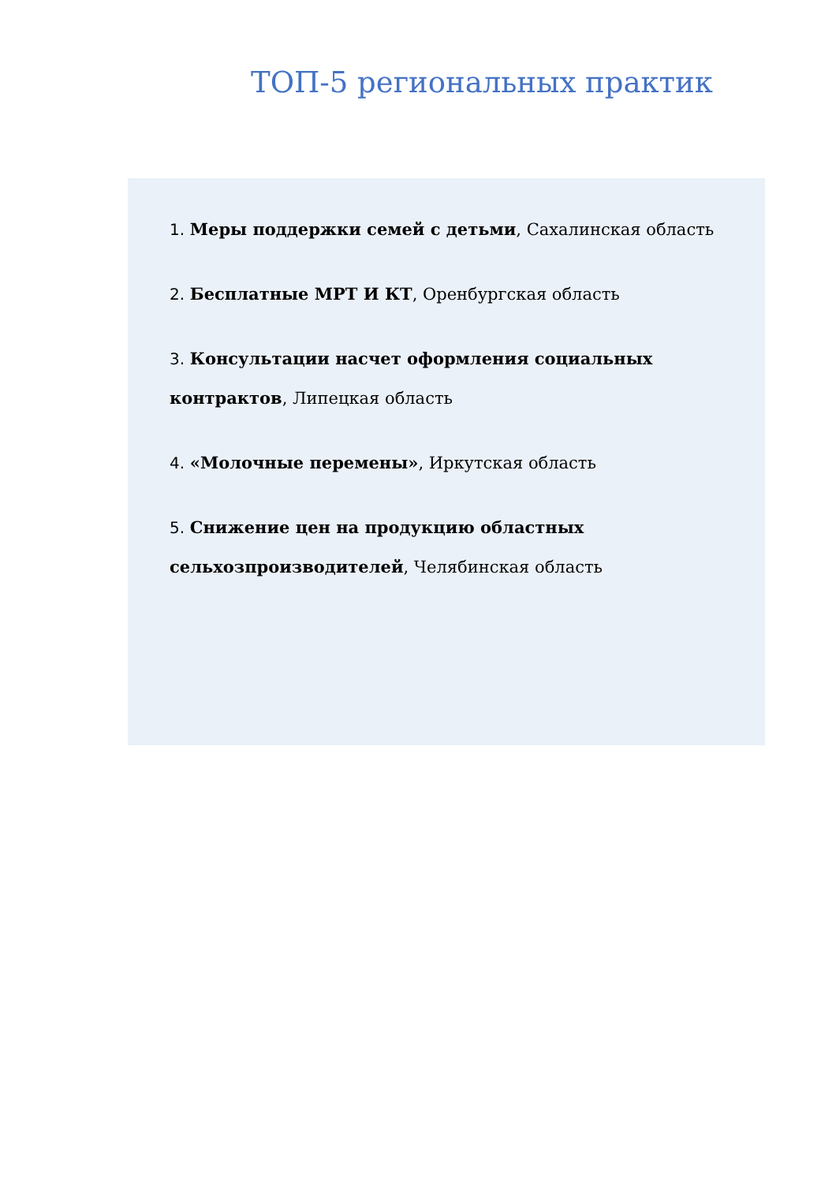ТОП-5 региональных практик
1. Меры поддержки семей с детьми, Сахалинская область
2. Бесплатные МРТ И КТ, Оренбургская область
3. Консультации насчет оформления социальных контрактов, Липецкая область
4. «Молочные перемены», Иркутская область
5. Снижение цен на продукцию областных
сельхозпроизводителей, Челябинская область